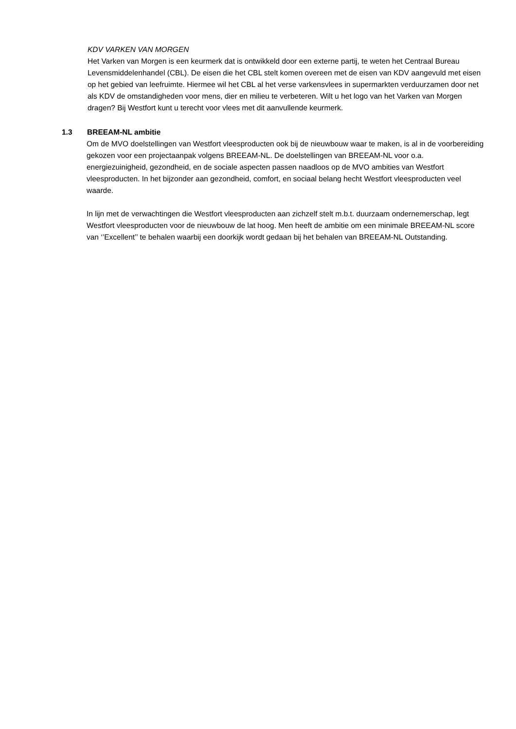KDV VARKEN VAN MORGEN
Het Varken van Morgen is een keurmerk dat is ontwikkeld door een externe partij, te weten het Centraal Bureau Levensmiddelenhandel (CBL). De eisen die het CBL stelt komen overeen met de eisen van KDV aangevuld met eisen op het gebied van leefruimte. Hiermee wil het CBL al het verse varkensvlees in supermarkten verduurzamen door net als KDV de omstandigheden voor mens, dier en milieu te verbeteren. Wilt u het logo van het Varken van Morgen dragen? Bij Westfort kunt u terecht voor vlees met dit aanvullende keurmerk.
1.3 BREEAM-NL ambitie
Om de MVO doelstellingen van Westfort vleesproducten ook bij de nieuwbouw waar te maken, is al in de voorbereiding gekozen voor een projectaanpak volgens BREEAM-NL. De doelstellingen van BREEAM-NL voor o.a. energiezuinigheid, gezondheid, en de sociale aspecten passen naadloos op de MVO ambities van Westfort vleesproducten. In het bijzonder aan gezondheid, comfort, en sociaal belang hecht Westfort vleesproducten veel waarde.
In lijn met de verwachtingen die Westfort vleesproducten aan zichzelf stelt m.b.t. duurzaam ondernemerschap, legt Westfort vleesproducten voor de nieuwbouw de lat hoog. Men heeft de ambitie om een minimale BREEAM-NL score van ‘’Excellent’’ te behalen waarbij een doorkijk wordt gedaan bij het behalen van BREEAM-NL Outstanding.